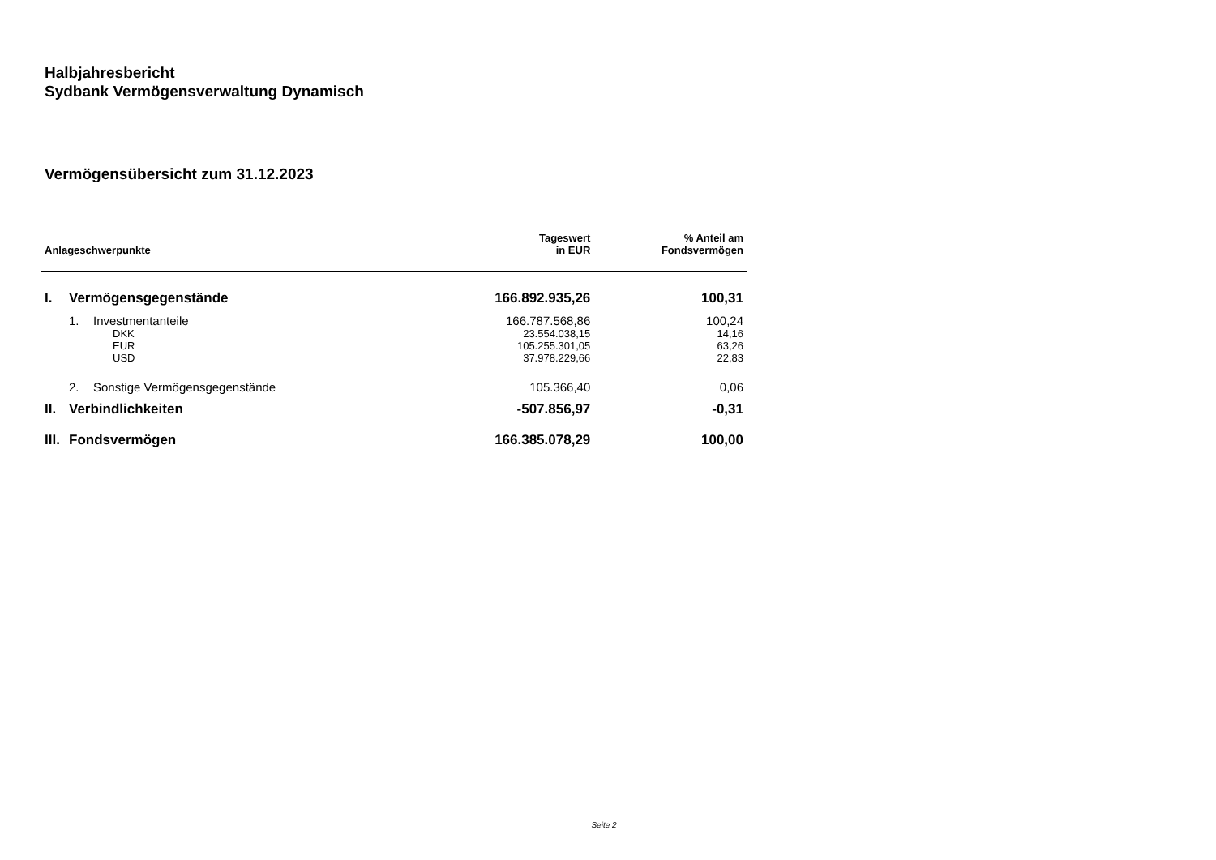Halbjahresbericht
Sydbank Vermögensverwaltung Dynamisch
Vermögensübersicht zum 31.12.2023
| Anlageschwerpunkte | | | Tageswert in EUR | % Anteil am Fondsvermögen |
| --- | --- | --- | --- | --- |
| I. | Vermögensgegenstände | | 166.892.935,26 | 100,31 |
| | 1. | Investmentanteile | 166.787.568,86 | 100,24 |
| | | DKK | 23.554.038,15 | 14,16 |
| | | EUR | 105.255.301,05 | 63,26 |
| | | USD | 37.978.229,66 | 22,83 |
| | 2. | Sonstige Vermögensgegenstände | 105.366,40 | 0,06 |
| II. | Verbindlichkeiten | | -507.856,97 | -0,31 |
| III. | Fondsvermögen | | 166.385.078,29 | 100,00 |
Seite 2